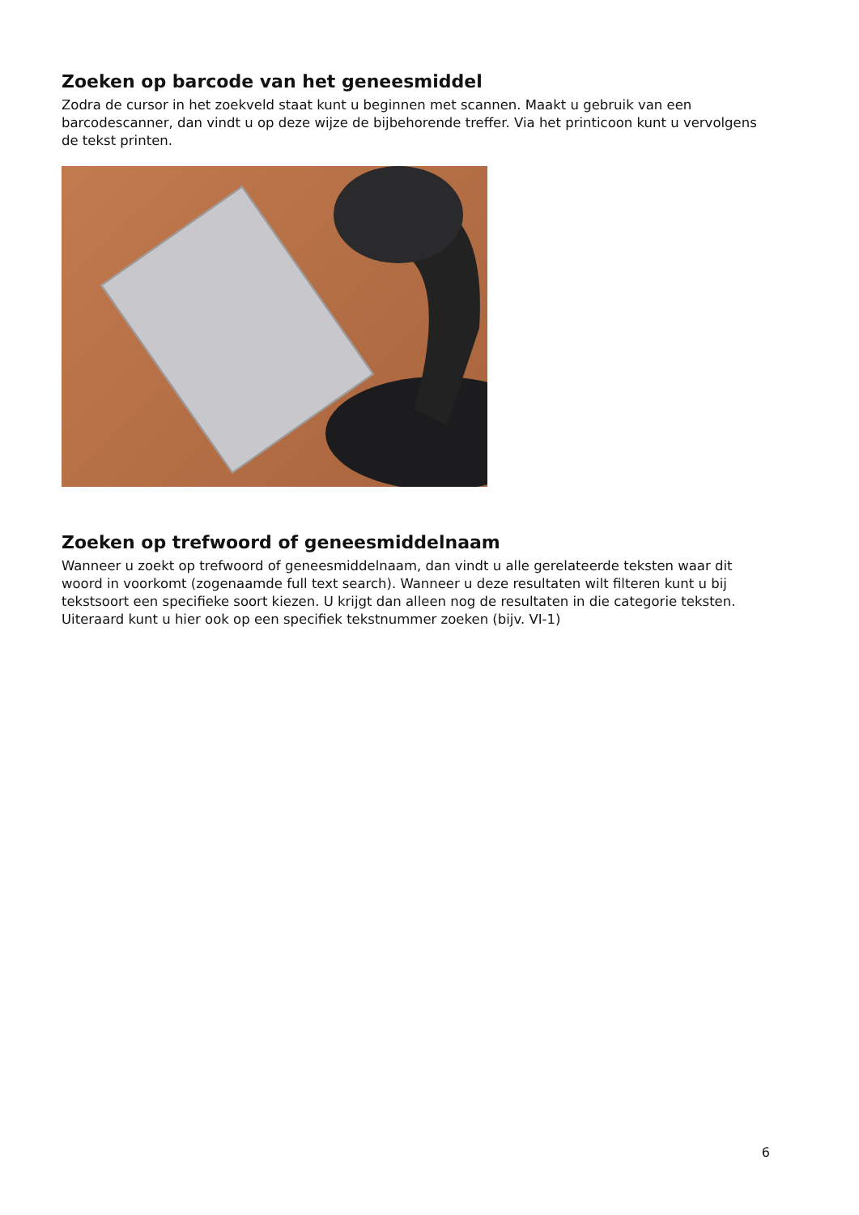Zoeken op barcode van het geneesmiddel
Zodra de cursor in het zoekveld staat kunt u beginnen met scannen. Maakt u gebruik van een barcodescanner, dan vindt u op deze wijze de bijbehorende treffer. Via het printicoon kunt u vervolgens de tekst printen.
Zoeken op trefwoord of geneesmiddelnaam
Wanneer u zoekt op trefwoord of geneesmiddelnaam, dan vindt u alle gerelateerde teksten waar dit woord in voorkomt (zogenaamde full text search). Wanneer u deze resultaten wilt filteren kunt u bij tekstsoort een specifieke soort kiezen. U krijgt dan alleen nog de resultaten in die categorie teksten. Uiteraard kunt u hier ook op een specifiek tekstnummer zoeken (bijv. VI-1)
6